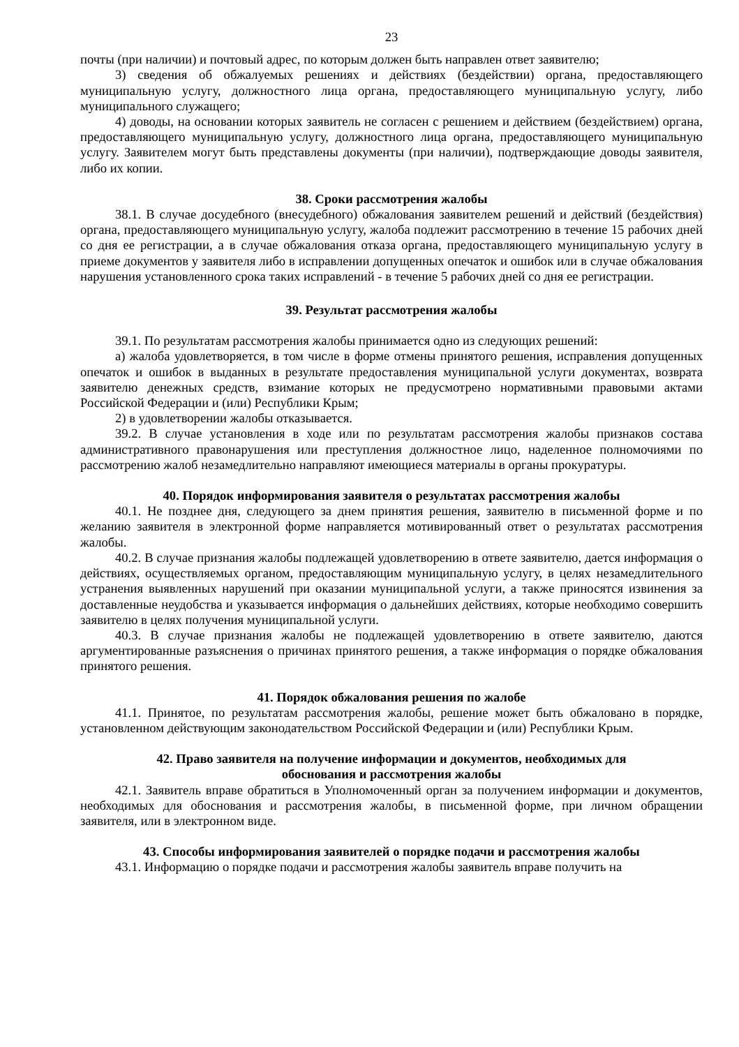23
почты (при наличии) и почтовый адрес, по которым должен быть направлен ответ заявителю;
3) сведения об обжалуемых решениях и действиях (бездействии) органа, предоставляющего муниципальную услугу, должностного лица органа, предоставляющего муниципальную услугу, либо муниципального служащего;
4) доводы, на основании которых заявитель не согласен с решением и действием (бездействием) органа, предоставляющего муниципальную услугу, должностного лица органа, предоставляющего муниципальную услугу. Заявителем могут быть представлены документы (при наличии), подтверждающие доводы заявителя, либо их копии.
38. Сроки рассмотрения жалобы
38.1. В случае досудебного (внесудебного) обжалования заявителем решений и действий (бездействия) органа, предоставляющего муниципальную услугу, жалоба подлежит рассмотрению в течение 15 рабочих дней со дня ее регистрации, а в случае обжалования отказа органа, предоставляющего муниципальную услугу в приеме документов у заявителя либо в исправлении допущенных опечаток и ошибок или в случае обжалования нарушения установленного срока таких исправлений - в течение 5 рабочих дней со дня ее регистрации.
39. Результат рассмотрения жалобы
39.1. По результатам рассмотрения жалобы принимается одно из следующих решений:
а) жалоба удовлетворяется, в том числе в форме отмены принятого решения, исправления допущенных опечаток и ошибок в выданных в результате предоставления муниципальной услуги документах, возврата заявителю денежных средств, взимание которых не предусмотрено нормативными правовыми актами Российской Федерации и (или) Республики Крым;
2) в удовлетворении жалобы отказывается.
39.2. В случае установления в ходе или по результатам рассмотрения жалобы признаков состава административного правонарушения или преступления должностное лицо, наделенное полномочиями по рассмотрению жалоб незамедлительно направляют имеющиеся материалы в органы прокуратуры.
40. Порядок информирования заявителя о результатах рассмотрения жалобы
40.1. Не позднее дня, следующего за днем принятия решения, заявителю в письменной форме и по желанию заявителя в электронной форме направляется мотивированный ответ о результатах рассмотрения жалобы.
40.2. В случае признания жалобы подлежащей удовлетворению в ответе заявителю, дается информация о действиях, осуществляемых органом, предоставляющим муниципальную услугу, в целях незамедлительного устранения выявленных нарушений при оказании муниципальной услуги, а также приносятся извинения за доставленные неудобства и указывается информация о дальнейших действиях, которые необходимо совершить заявителю в целях получения муниципальной услуги.
40.3. В случае признания жалобы не подлежащей удовлетворению в ответе заявителю, даются аргументированные разъяснения о причинах принятого решения, а также информация о порядке обжалования принятого решения.
41. Порядок обжалования решения по жалобе
41.1. Принятое, по результатам рассмотрения жалобы, решение может быть обжаловано в порядке, установленном действующим законодательством Российской Федерации и (или) Республики Крым.
42. Право заявителя на получение информации и документов, необходимых для
обоснования и рассмотрения жалобы
42.1. Заявитель вправе обратиться в Уполномоченный орган за получением информации и документов, необходимых для обоснования и рассмотрения жалобы, в письменной форме, при личном обращении заявителя, или в электронном виде.
43. Способы информирования заявителей о порядке подачи и рассмотрения жалобы
43.1. Информацию о порядке подачи и рассмотрения жалобы заявитель вправе получить на